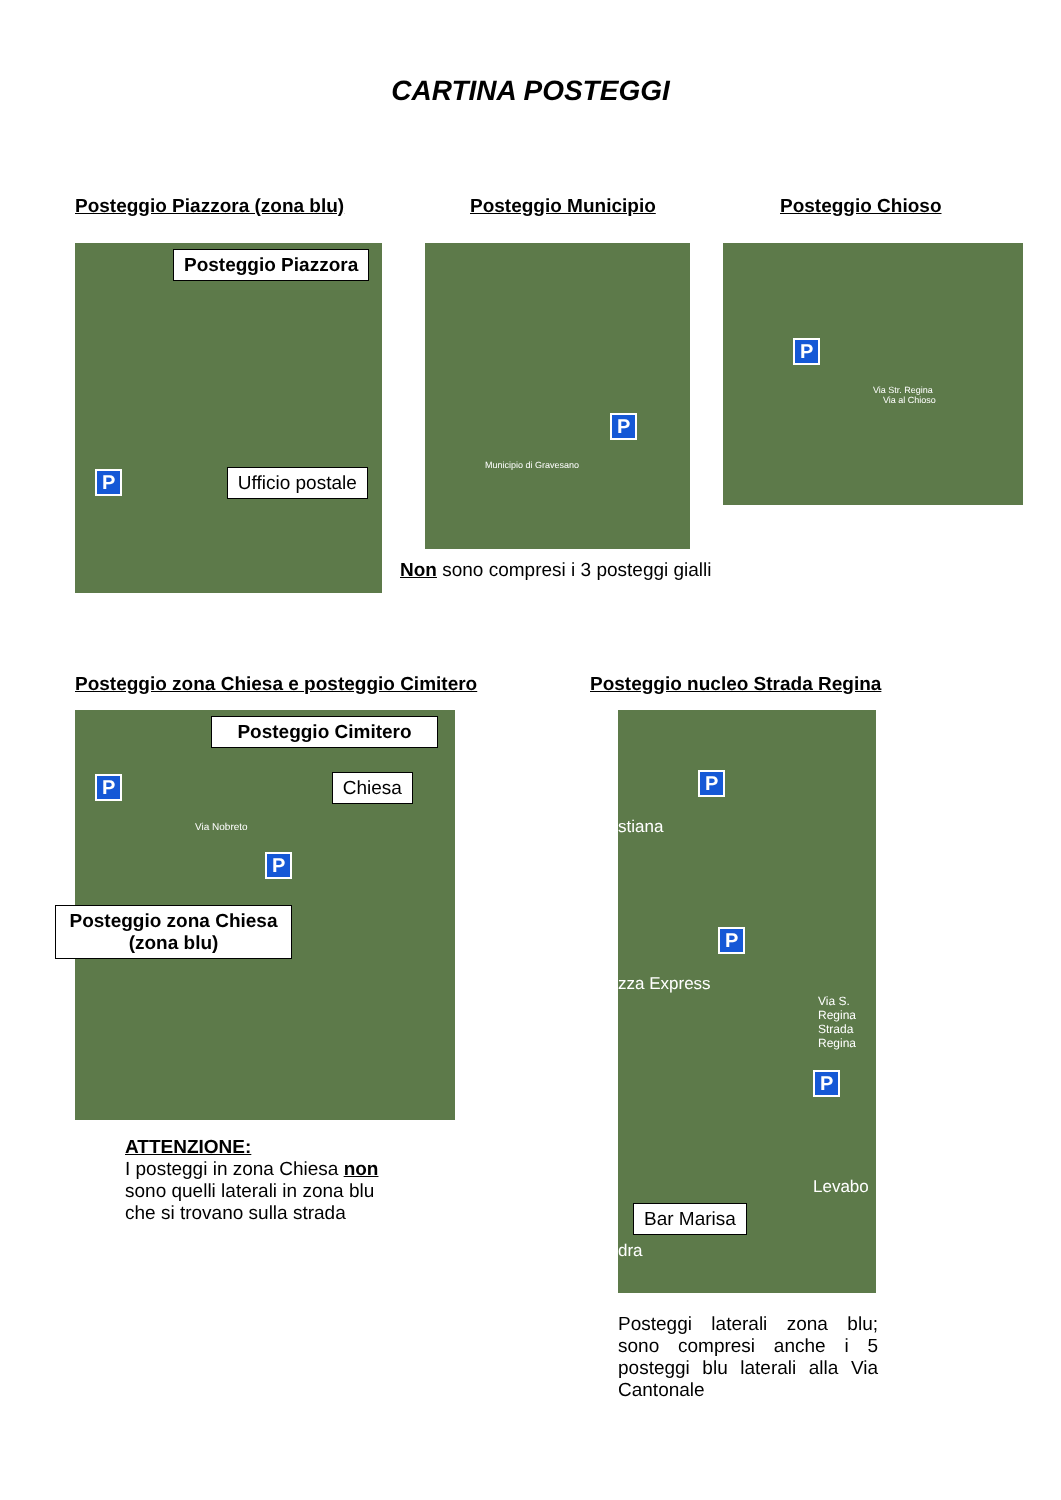CARTINA POSTEGGI
Posteggio Piazzora (zona blu)
Posteggio Piazzora
P
Ufficio postale
Posteggio Municipio
P
Municipio di Gravesano
Non sono compresi i 3 posteggi gialli
Posteggio Chioso
P
Via Str. Regina
Via al Chioso
Posteggio zona Chiesa e posteggio Cimitero
Posteggio Cimitero
P
Chiesa
Via Nobreto
P
Posteggio zona Chiesa (zona blu)
ATTENZIONE:
I posteggi in zona Chiesa non sono quelli laterali in zona blu che si trovano sulla strada
Posteggio nucleo Strada Regina
P
stiana
P
zza Express
Via S. Regina Strada Regina
P
Levabo
Bar Marisa
dra
Posteggi laterali zona blu; sono compresi anche i 5 posteggi blu laterali alla Via Cantonale